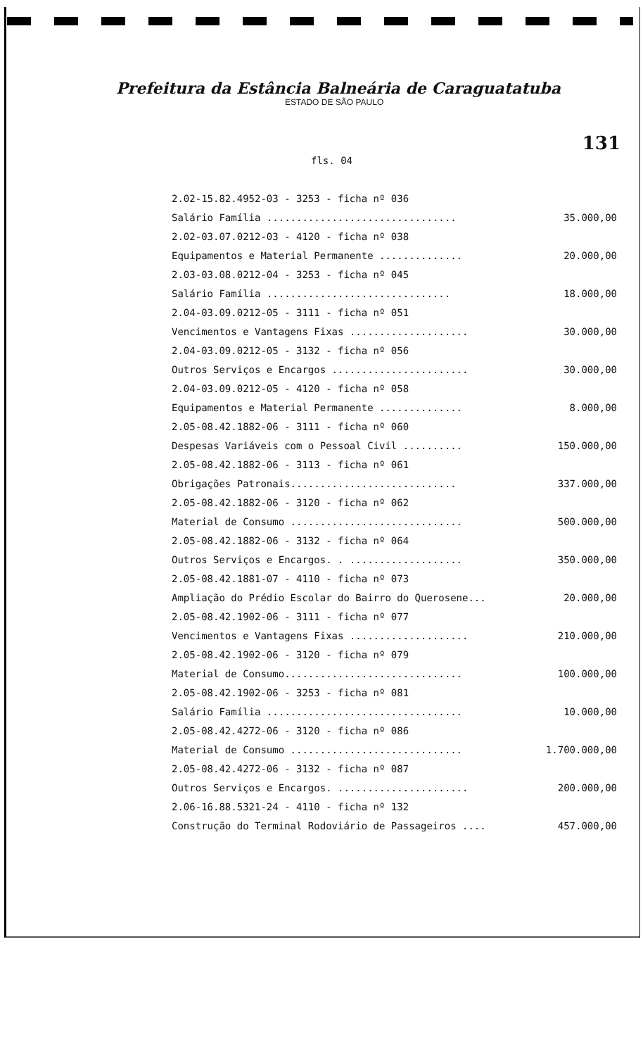Prefeitura da Estância Balneária de Caraguatatuba
ESTADO DE SÃO PAULO
131
fls. 04
| 2.02-15.82.4952-03 - 3253 - ficha nº 036 | |
| Salário Família ................................ | 35.000,00 |
| 2.02-03.07.0212-03 - 4120 - ficha nº 038 | |
| Equipamentos e Material Permanente .............. | 20.000,00 |
| 2.03-03.08.0212-04 - 3253 - ficha nº 045 | |
| Salário Família ............................... | 18.000,00 |
| 2.04-03.09.0212-05 - 3111 - ficha nº 051 | |
| Vencimentos e Vantagens Fixas .................... | 30.000,00 |
| 2.04-03.09.0212-05 - 3132 - ficha nº 056 | |
| Outros Serviços e Encargos ....................... | 30.000,00 |
| 2.04-03.09.0212-05 - 4120 - ficha nº 058 | |
| Equipamentos e Material Permanente .............. | 8.000,00 |
| 2.05-08.42.1882-06 - 3111 - ficha nº 060 | |
| Despesas Variáveis com o Pessoal Civil .......... | 150.000,00 |
| 2.05-08.42.1882-06 - 3113 - ficha nº 061 | |
| Obrigações Patronais............................ | 337.000,00 |
| 2.05-08.42.1882-06 - 3120 - ficha nº 062 | |
| Material de Consumo ............................. | 500.000,00 |
| 2.05-08.42.1882-06 - 3132 - ficha nº 064 | |
| Outros Serviços e Encargos. . ................... | 350.000,00 |
| 2.05-08.42.1881-07 - 4110 - ficha nº 073 | |
| Ampliação do Prédio Escolar do Bairro do Querosene... | 20.000,00 |
| 2.05-08.42.1902-06 - 3111 - ficha nº 077 | |
| Vencimentos e Vantagens Fixas .................... | 210.000,00 |
| 2.05-08.42.1902-06 - 3120 - ficha nº 079 | |
| Material de Consumo.............................. | 100.000,00 |
| 2.05-08.42.1902-06 - 3253 - ficha nº 081 | |
| Salário Família ................................. | 10.000,00 |
| 2.05-08.42.4272-06 - 3120 - ficha nº 086 | |
| Material de Consumo ............................. | 1.700.000,00 |
| 2.05-08.42.4272-06 - 3132 - ficha nº 087 | |
| Outros Serviços e Encargos. ...................... | 200.000,00 |
| 2.06-16.88.5321-24 - 4110 - ficha nº 132 | |
| Construção do Terminal Rodoviário de Passageiros .... | 457.000,00 |